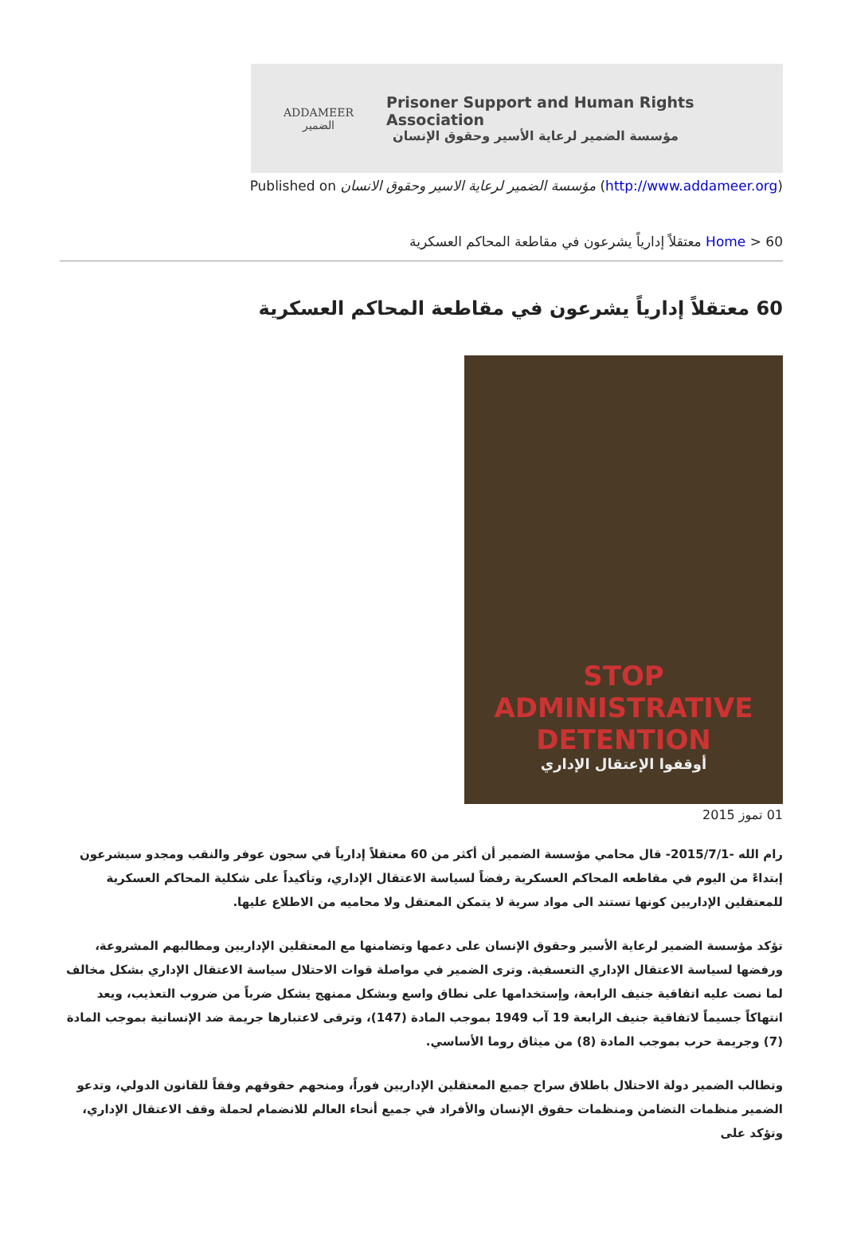ADDAMEER
الضمير
Prisoner Support and Human Rights Association
مؤسسة الضمير لرعاية الأسير وحقوق الإنسان
Published on مؤسسة الضمير لرعاية الاسير وحقوق الانسان (http://www.addameer.org)
Home > 60 معتقلاً إدارياً يشرعون في مقاطعة المحاكم العسكرية
60 معتقلاً إدارياً يشرعون في مقاطعة المحاكم العسكرية
STOP
ADMINISTRATIVE
DETENTION
أوقفوا الإعتقال الإداري
01 تموز 2015
رام الله -2015/7/1- قال محامي مؤسسة الضمير أن أكثر من 60 معتقلاً إدارياً في سجون عوفر والنقب ومجدو سيشرعون إبتداءً من اليوم في مقاطعه المحاكم العسكرية رفضاً لسياسة الاعتقال الإداري، وتأكيداً على شكلية المحاكم العسكرية للمعتقلين الإداريين كونها تستند الى مواد سرية لا يتمكن المعتقل ولا محاميه من الاطلاع عليها.
تؤكد مؤسسة الضمير لرعاية الأسير وحقوق الإنسان على دعمها وتضامنها مع المعتقلين الإداريين ومطالبهم المشروعة، ورفضها لسياسة الاعتقال الإداري التعسفية. وترى الضمير في مواصلة قوات الاحتلال سياسة الاعتقال الإداري بشكل مخالف لما نصت عليه اتفاقية جنيف الرابعة، وإستخدامها على نطاق واسع وبشكل ممنهج يشكل ضرباً من ضروب التعذيب، ويعد انتهاكاً جسيماً لاتفاقية جنيف الرابعة 19 آب 1949 بموجب المادة (147)، وترقى لاعتبارها جريمة ضد الإنسانية بموجب المادة (7) وجريمة حرب بموجب المادة (8) من ميثاق روما الأساسي.
وتطالب الضمير دولة الاحتلال باطلاق سراح جميع المعتقلين الإداريين فوراً، ومنحهم حقوقهم وفقاً للقانون الدولي، وتدعو الضمير منظمات التضامن ومنظمات حقوق الإنسان والأفراد في جميع أنحاء العالم للانضمام لحملة وقف الاعتقال الإداري، وتؤكد على